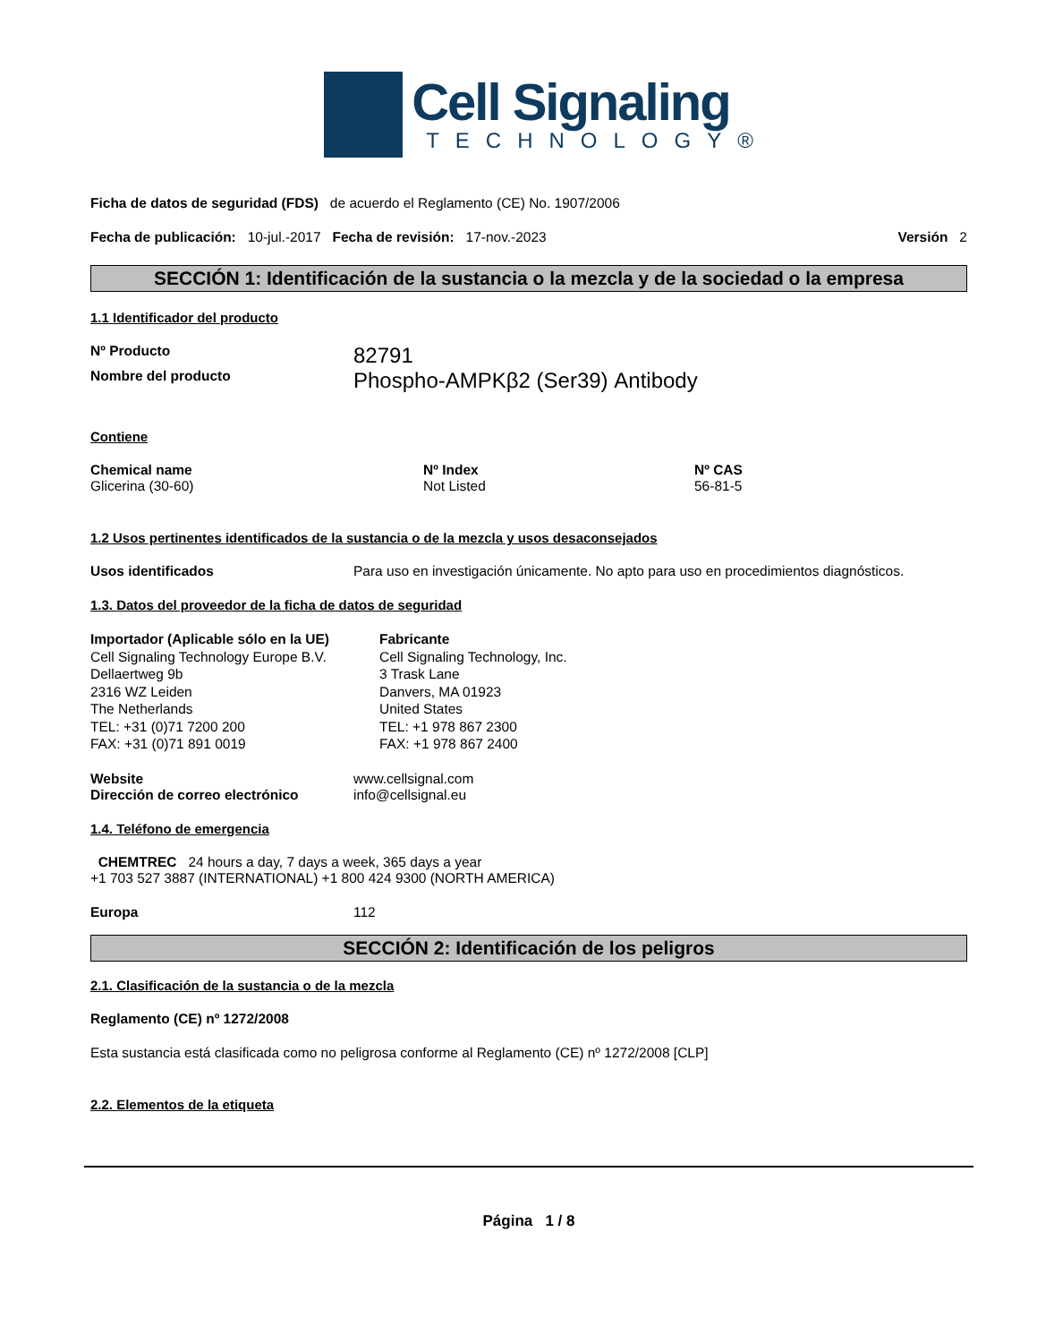Cell Signaling
TECHNOLOGY®
Ficha de datos de seguridad (FDS) de acuerdo el Reglamento (CE) No. 1907/2006
Fecha de publicación: 10-jul.-2017 Fecha de revisión: 17-nov.-2023
Versión 2
SECCIÓN 1: Identificación de la sustancia o la mezcla y de la sociedad o la empresa
1.1 Identificador del producto
Nº Producto
82791
Nombre del producto
Phospho-AMPKβ2 (Ser39) Antibody
Contiene
| Chemical name | Nº Index | Nº CAS |
| --- | --- | --- |
| Glicerina (30-60) | Not Listed | 56-81-5 |
1.2 Usos pertinentes identificados de la sustancia o de la mezcla y usos desaconsejados
Usos identificados Para uso en investigación únicamente. No apto para uso en procedimientos diagnósticos.
1.3. Datos del proveedor de la ficha de datos de seguridad
Importador (Aplicable sólo en la UE)
Cell Signaling Technology Europe B.V.
Dellaertweg 9b
2316 WZ Leiden
The Netherlands
TEL: +31 (0)71 7200 200
FAX: +31 (0)71 891 0019
Fabricante
Cell Signaling Technology, Inc.
3 Trask Lane
Danvers, MA 01923
United States
TEL: +1 978 867 2300
FAX: +1 978 867 2400
Website
Dirección de correo electrónico
www.cellsignal.com
info@cellsignal.eu
1.4. Teléfono de emergencia
CHEMTREC 24 hours a day, 7 days a week, 365 days a year
+1 703 527 3887 (INTERNATIONAL) +1 800 424 9300 (NORTH AMERICA)
Europa 112
SECCIÓN 2: Identificación de los peligros
2.1. Clasificación de la sustancia o de la mezcla
Reglamento (CE) nº 1272/2008
Esta sustancia está clasificada como no peligrosa conforme al Reglamento (CE) nº 1272/2008 [CLP]
2.2. Elementos de la etiqueta
Página 1 / 8